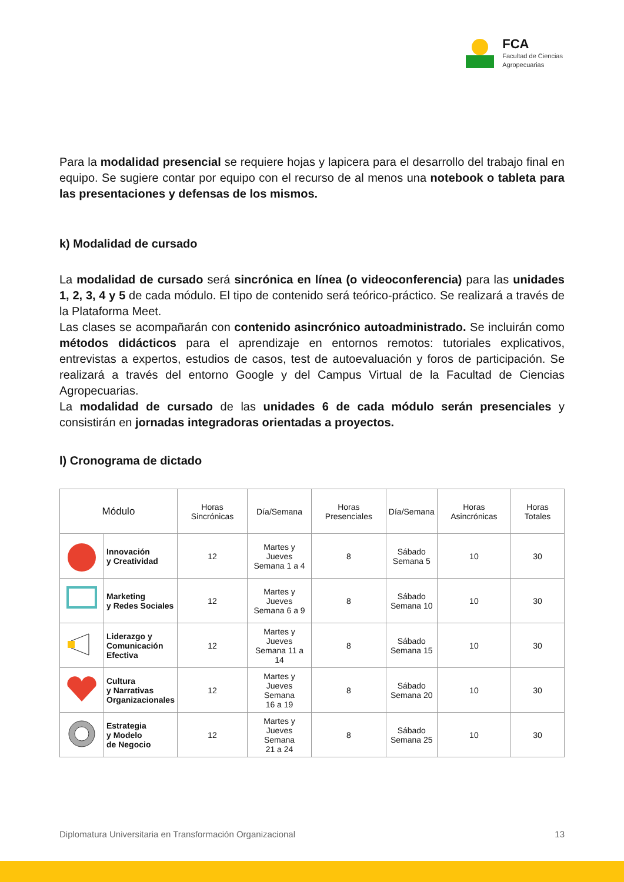FCA
Facultad de Ciencias
Agropecuarias
Para la modalidad presencial se requiere hojas y lapicera para el desarrollo del trabajo final en equipo. Se sugiere contar por equipo con el recurso de al menos una notebook o tableta para las presentaciones y defensas de los mismos.
k) Modalidad de cursado
La modalidad de cursado será sincrónica en línea (o videoconferencia) para las unidades 1, 2, 3, 4 y 5 de cada módulo. El tipo de contenido será teórico-práctico. Se realizará a través de la Plataforma Meet.
Las clases se acompañarán con contenido asincrónico autoadministrado. Se incluirán como métodos didácticos para el aprendizaje en entornos remotos: tutoriales explicativos, entrevistas a expertos, estudios de casos, test de autoevaluación y foros de participación. Se realizará a través del entorno Google y del Campus Virtual de la Facultad de Ciencias Agropecuarias.
La modalidad de cursado de las unidades 6 de cada módulo serán presenciales y consistirán en jornadas integradoras orientadas a proyectos.
l) Cronograma de dictado
| Módulo | | Horas Sincrónicas | Día/Semana | Horas Presenciales | Día/Semana | Horas Asincrónicas | Horas Totales |
| --- | --- | --- | --- | --- | --- | --- | --- |
| | Innovación y Creatividad | 12 | Martes y Jueves Semana 1 a 4 | 8 | Sábado Semana 5 | 10 | 30 |
| | Marketing y Redes Sociales | 12 | Martes y Jueves Semana 6 a 9 | 8 | Sábado Semana 10 | 10 | 30 |
| | Liderazgo y Comunicación Efectiva | 12 | Martes y Jueves Semana 11 a 14 | 8 | Sábado Semana 15 | 10 | 30 |
| | Cultura y Narrativas Organizacionales | 12 | Martes y Jueves Semana 16 a 19 | 8 | Sábado Semana 20 | 10 | 30 |
| | Estrategia y Modelo de Negocio | 12 | Martes y Jueves Semana 21 a 24 | 8 | Sábado Semana 25 | 10 | 30 |
Diplomatura Universitaria en Transformación Organizacional 13